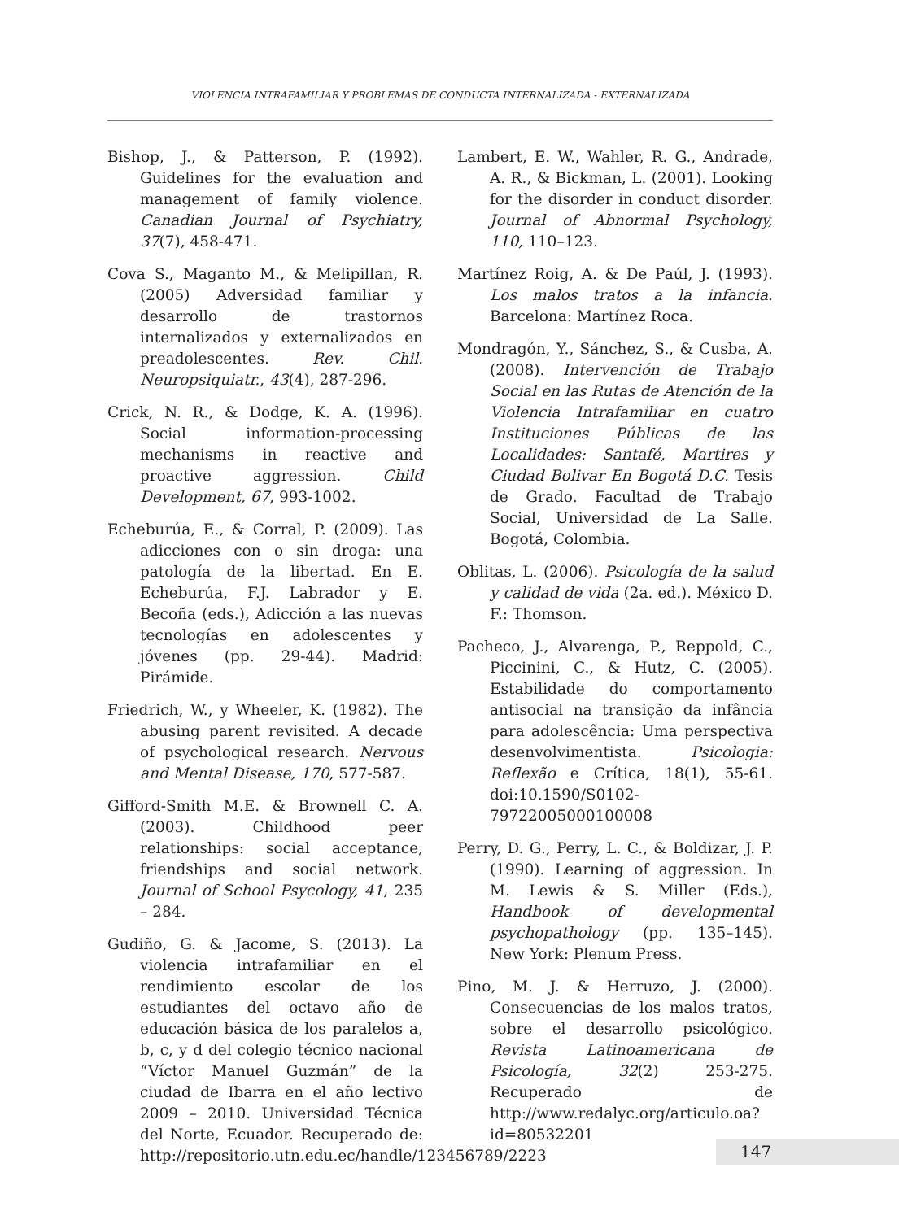VIOLENCIA INTRAFAMILIAR Y PROBLEMAS DE CONDUCTA INTERNALIZADA - EXTERNALIZADA
Bishop, J., & Patterson, P. (1992). Guidelines for the evaluation and management of family violence. Canadian Journal of Psychiatry, 37(7), 458-471.
Cova S., Maganto M., & Melipillan, R. (2005) Adversidad familiar y desarrollo de trastornos internalizados y externalizados en preadolescentes. Rev. Chil. Neuropsiquiatr., 43(4), 287-296.
Crick, N. R., & Dodge, K. A. (1996). Social information-processing mechanisms in reactive and proactive aggression. Child Development, 67, 993-1002.
Echeburúa, E., & Corral, P. (2009). Las adicciones con o sin droga: una patología de la libertad. En E. Echeburúa, F.J. Labrador y E. Becoña (eds.), Adicción a las nuevas tecnologías en adolescentes y jóvenes (pp. 29-44). Madrid: Pirámide.
Friedrich, W., y Wheeler, K. (1982). The abusing parent revisited. A decade of psychological research. Nervous and Mental Disease, 170, 577-587.
Gifford-Smith M.E. & Brownell C. A. (2003). Childhood peer relationships: social acceptance, friendships and social network. Journal of School Psycology, 41, 235 – 284.
Gudiño, G. & Jacome, S. (2013). La violencia intrafamiliar en el rendimiento escolar de los estudiantes del octavo año de educación básica de los paralelos a, b, c, y d del colegio técnico nacional “Víctor Manuel Guzmán” de la ciudad de Ibarra en el año lectivo 2009 – 2010. Universidad Técnica del Norte, Ecuador. Recuperado de: http://repositorio.utn.edu.ec/handle/123456789/2223
Lambert, E. W., Wahler, R. G., Andrade, A. R., & Bickman, L. (2001). Looking for the disorder in conduct disorder. Journal of Abnormal Psychology, 110, 110–123.
Martínez Roig, A. & De Paúl, J. (1993). Los malos tratos a la infancia. Barcelona: Martínez Roca.
Mondragón, Y., Sánchez, S., & Cusba, A. (2008). Intervención de Trabajo Social en las Rutas de Atención de la Violencia Intrafamiliar en cuatro Instituciones Públicas de las Localidades: Santafé, Martires y Ciudad Bolivar En Bogotá D.C. Tesis de Grado. Facultad de Trabajo Social, Universidad de La Salle. Bogotá, Colombia.
Oblitas, L. (2006). Psicología de la salud y calidad de vida (2a. ed.). México D. F.: Thomson.
Pacheco, J., Alvarenga, P., Reppold, C., Piccinini, C., & Hutz, C. (2005). Estabilidade do comportamento antisocial na transição da infância para adolescência: Uma perspectiva desenvolvimentista. Psicologia: Reflexão e Crítica, 18(1), 55-61. doi:10.1590/S0102-79722005000100008
Perry, D. G., Perry, L. C., & Boldizar, J. P. (1990). Learning of aggression. In M. Lewis & S. Miller (Eds.), Handbook of developmental psychopathology (pp. 135–145). New York: Plenum Press.
Pino, M. J. & Herruzo, J. (2000). Consecuencias de los malos tratos, sobre el desarrollo psicológico. Revista Latinoamericana de Psicología, 32(2) 253-275. Recuperado de http://www.redalyc.org/articulo.oa?id=80532201
147